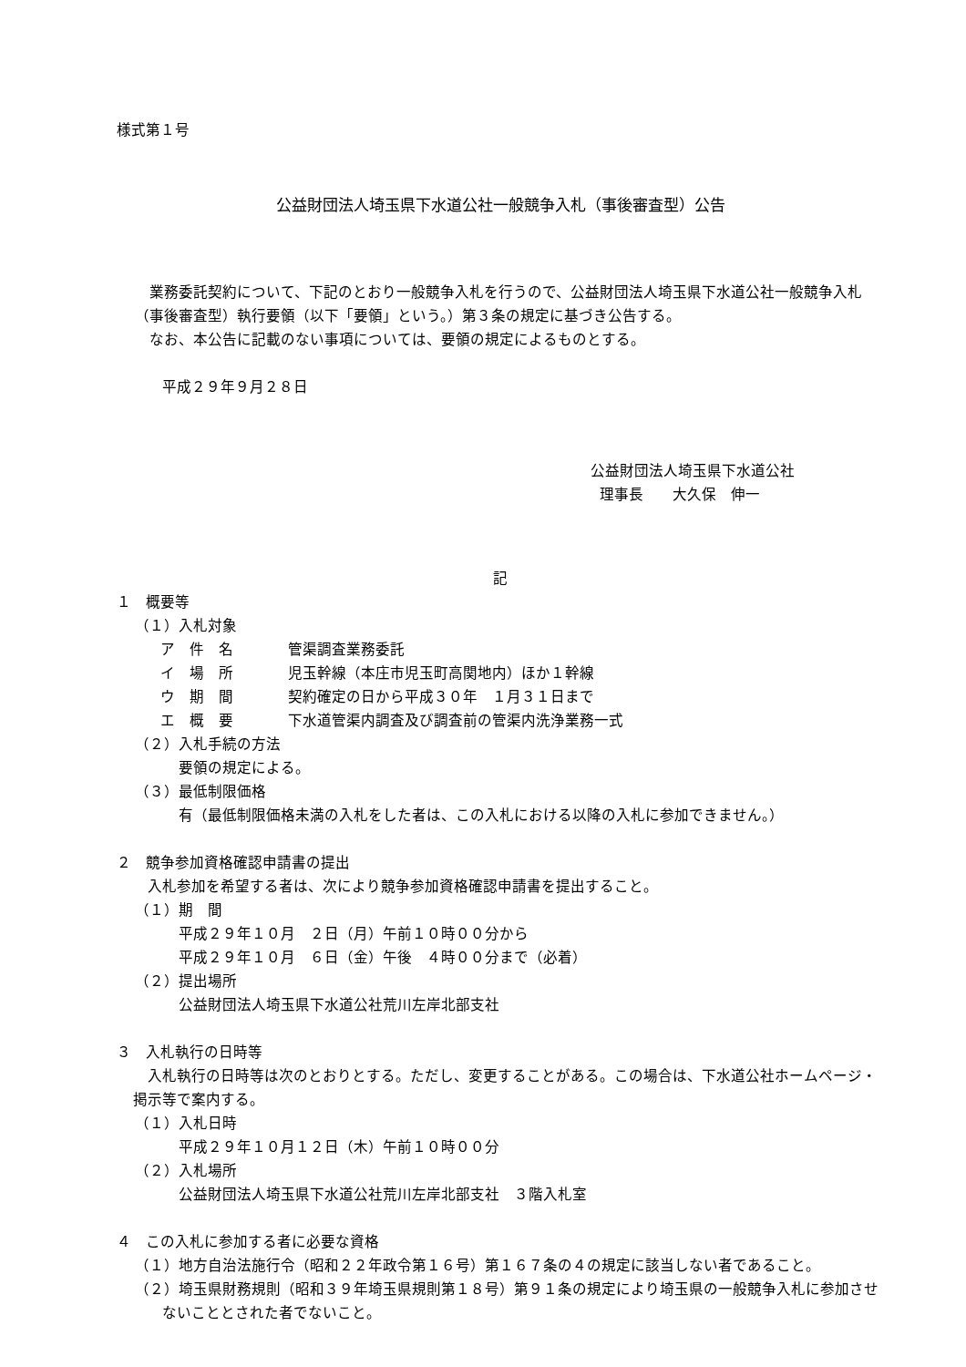様式第１号
公益財団法人埼玉県下水道公社一般競争入札（事後審査型）公告
業務委託契約について、下記のとおり一般競争入札を行うので、公益財団法人埼玉県下水道公社一般競争入札（事後審査型）執行要領（以下「要領」という。）第３条の規定に基づき公告する。
なお、本公告に記載のない事項については、要領の規定によるものとする。
平成２９年９月２８日
公益財団法人埼玉県下水道公社
理事長　　大久保　伸一
記
１　概要等
（１）入札対象
ア　件　名 管渠調査業務委託
イ　場　所 児玉幹線（本庄市児玉町高関地内）ほか１幹線
ウ　期　間 契約確定の日から平成３０年　１月３１日まで
エ　概　要 下水道管渠内調査及び調査前の管渠内洗浄業務一式
（２）入札手続の方法
要領の規定による。
（３）最低制限価格
有（最低制限価格未満の入札をした者は、この入札における以降の入札に参加できません。）
２　競争参加資格確認申請書の提出
入札参加を希望する者は、次により競争参加資格確認申請書を提出すること。
（１）期　間
平成２９年１０月　２日（月）午前１０時００分から
平成２９年１０月　６日（金）午後　４時００分まで（必着）
（２）提出場所
公益財団法人埼玉県下水道公社荒川左岸北部支社
３　入札執行の日時等
入札執行の日時等は次のとおりとする。ただし、変更することがある。この場合は、下水道公社ホームページ・掲示等で案内する。
（１）入札日時
平成２９年１０月１２日（木）午前１０時００分
（２）入札場所
公益財団法人埼玉県下水道公社荒川左岸北部支社　３階入札室
４　この入札に参加する者に必要な資格
（１）地方自治法施行令（昭和２２年政令第１６号）第１６７条の４の規定に該当しない者であること。
（２）埼玉県財務規則（昭和３９年埼玉県規則第１８号）第９１条の規定により埼玉県の一般競争入札に参加させないこととされた者でないこと。